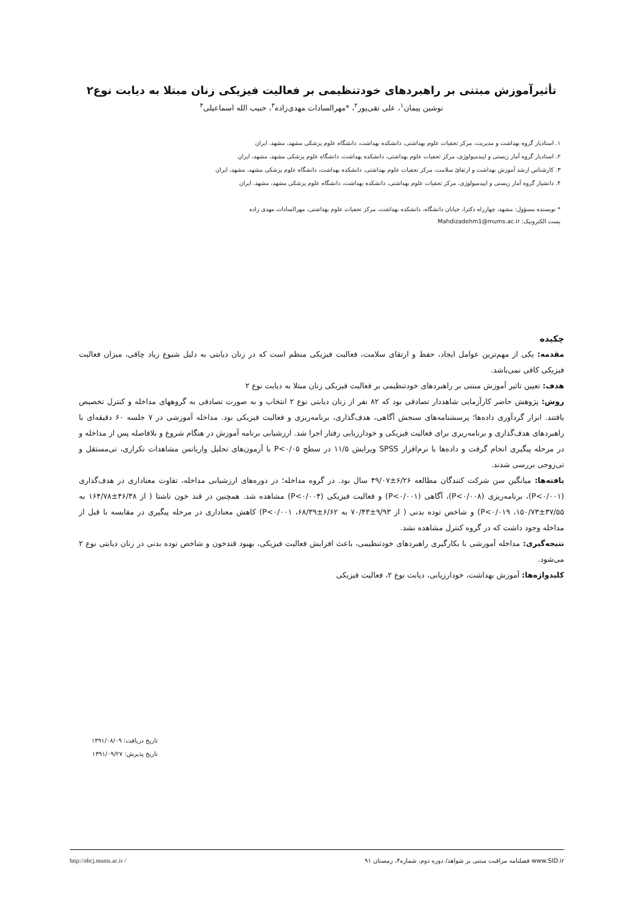تأثیرآموزش مبتنی بر راهبردهای خودتنظیمی بر فعالیت فیزیکی زنان مبتلا به دیابت نوع۲
نوشین پیمان<sup>۱</sup>، علی تقی‌پور<sup>۲</sup>، *مهرالسادات مهدی‌زاده<sup>۳</sup>، حبیب الله اسماعیلی<sup>۴</sup>
۱. استادیار گروه بهداشت و مدیریت، مرکز تحقیات علوم بهداشتی، دانشکده بهداشت، دانشگاه علوم پزشکی مشهد، مشهد، ایران
۲. استادیار گروه آمار زیستی و اپیدمیولوژی، مرکز تحقیات علوم بهداشتی، دانشکده بهداشت، دانشگاه علوم پزشکی مشهد، مشهد، ایران
۳. کارشناس ارشد آموزش بهداشت و ارتقائ سلامت، مرکز تحقیات علوم بهداشتی، دانشکده بهداشت، دانشگاه علوم پزشکی مشهد، مشهد، ایران
۴. دانشیار گروه آمار زیستی و اپیدمیولوژی، مرکز تحقیات علوم بهداشتی، دانشکده بهداشت، دانشگاه علوم پزشکی مشهد، مشهد، ایران
* نویسنده مسؤول: مشهد، چهارراه دکترا، خیابان دانشگاه، دانشکده بهداشت، مرکز تحقیات علوم بهداشتی، مهرالسادات مهدی زاده
پست الکترونیک: Mahdizadehm1@mums.ac.ir
چکیده
مقدمه: یکی از مهم‌ترین عوامل ایجاد، حفظ و ارتقای سلامت، فعالیت فیزیکی منظم است که در زنان دیابتی به دلیل شیوع زیاد چاقی، میزان فعالیت فیزیکی کافی نمی‌باشد.
هدف: تعیین تاثیر آموزش مبتنی بر راهبردهای خودتنظیمی بر فعالیت فیزیکی زنان مبتلا به دیابت نوع ۲
روش: پژوهش حاضر کارآزمایی شاهددار تصادفی بود که ۸۲ نفر از زنان دیابتی نوع ۲ انتخاب و به صورت تصادفی به گروههای مداخله و کنترل تخصیص یافتند. ابزار گردآوری داده‌ها؛ پرسشنامه‌های سنجش آگاهی، هدف‌گذاری، برنامه‌ریزی و فعالیت فیزیکی بود. مداخله آموزشی در ۷ جلسه ۶۰ دقیقه‌ای با راهبردهای هدف‌گذاری و برنامه‌ریزی برای فعالیت فیزیکی و خودارزیابی رفتار اجرا شد. ارزشیابی برنامه آموزش در هنگام شروع و بلافاصله پس از مداخله و در مرحله پیگیری انجام گرفت و داده‌ها با نرم‌افزار SPSS ویرایش ۱۱/۵ در سطح P<۰/۰۵ با آزمون‌های تحلیل واریانس مشاهدات تکراری، تی‌مستقل و تی‌زوجی بررسی شدند.
یافته‌ها: میانگین سن شرکت کنندگان مطالعه ۶/۲۶±۴۹/۰۷ سال بود. در گروه مداخله؛ در دوره‌های ارزشیابی مداخله، تفاوت معناداری در هدف‌گذاری (P<۰/۰۰۱)، برنامه‌ریزی (P<۰/۰۰۸)، آگاهی (P<۰/۰۰۱) و فعالیت فیزیکی (P<۰/۰۰۴) مشاهده شد. همچنین در قند خون ناشتا ( از ۴۶/۳۸±۱۶۴/۷۸ به ۳۷/۵۵±۱۵۰/۷۳، P<۰/۰۱۹) و شاخص توده بدنی ( از ۹/۹۳±۷۰/۴۳ به ۶/۶۲±۶۸/۳۹، P<۰/۰۰۱) کاهش معناداری در مرحله پیگیری در مقایسه با قبل از مداخله وجود داشت که در گروه کنترل مشاهده نشد.
نتیجه‌گیری: مداخله آموزشی با بکارگیری راهبردهای خودتنظیمی، باعث افزایش فعالیت فیزیکی، بهبود قندخون و شاخص توده بدنی در زنان دیابتی نوع ۲ می‌شود.
کلیدواژه‌ها: آموزش بهداشت، خودارزیابی، دیابت نوع ۲، فعالیت فیزیکی
تاریخ دریافت: ۱۳۹۱/۰۸/۰۹
تاریخ پذیرش: ۱۳۹۱/۰۹/۲۷
www.SID.ir فصلنامه مراقبت مبتنی بر شواهد/ دوره دوم، شماره۴، زمستان ۹۱ http://ebcj.mums.ac.ir /